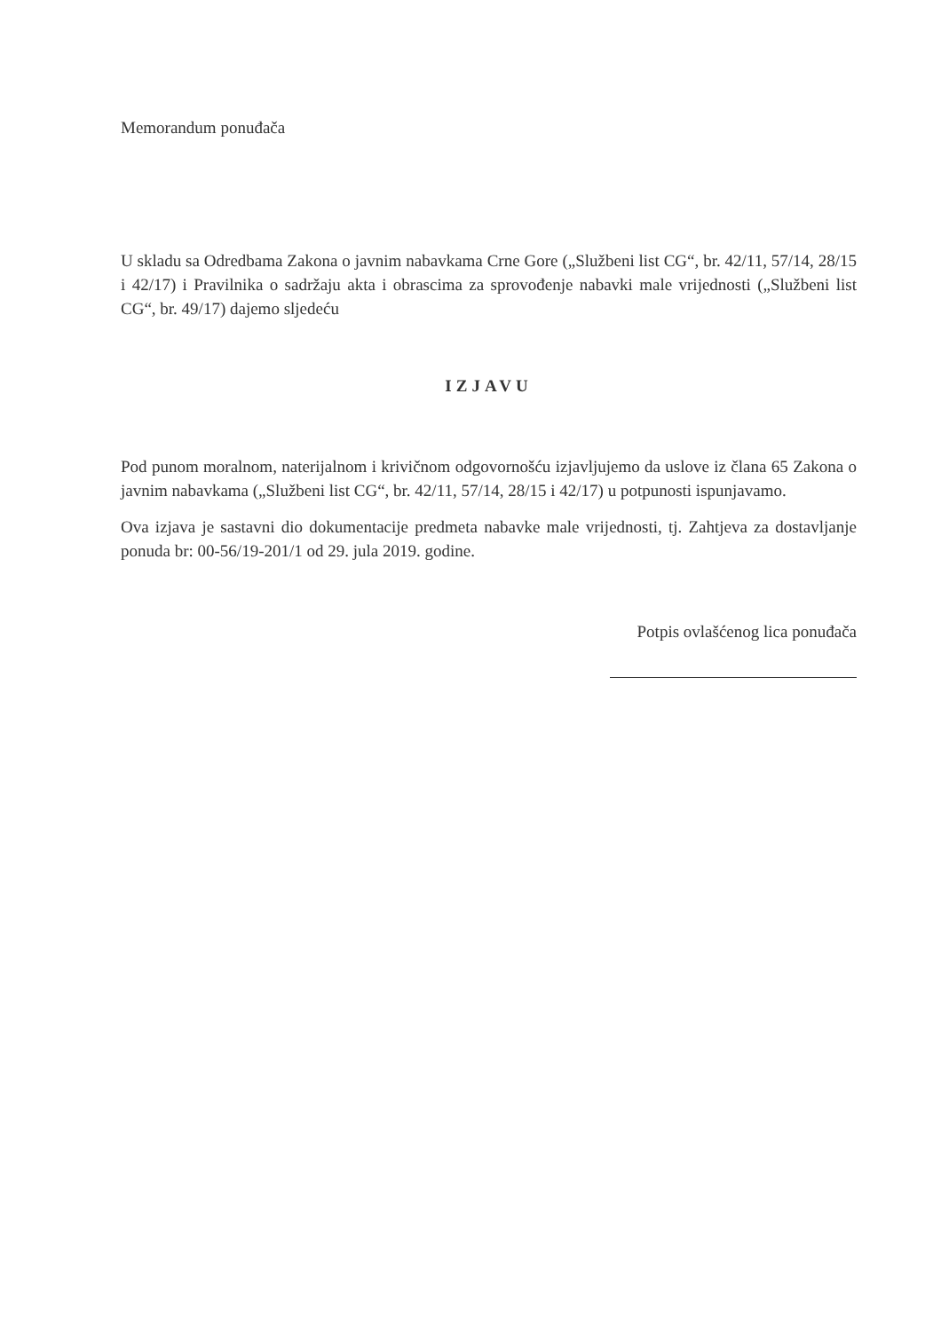Memorandum ponuđača
U skladu sa Odredbama Zakona o javnim nabavkama Crne Gore („Službeni list CG“, br. 42/11, 57/14, 28/15 i 42/17) i Pravilnika o sadržaju akta i obrascima za sprovođenje nabavki male vrijednosti („Službeni list CG“, br. 49/17) dajemo sljedeću
IZJAVU
Pod punom moralnom, naterijalnom i krivičnom odgovornošću izjavljujemo da uslove iz člana 65 Zakona o javnim nabavkama („Službeni list CG“, br. 42/11, 57/14, 28/15 i 42/17) u potpunosti ispunjavamo.
Ova izjava je sastavni dio dokumentacije predmeta nabavke male vrijednosti, tj. Zahtjeva za dostavljanje ponuda br: 00-56/19-201/1 od 29. jula 2019. godine.
Potpis ovlašćenog lica ponuđača